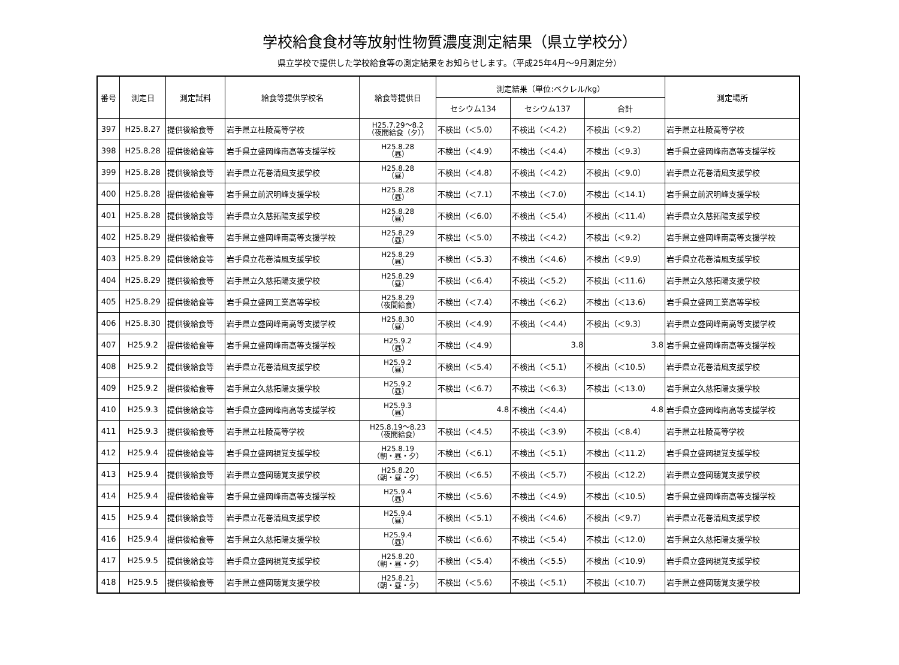学校給食食材等放射性物質濃度測定結果（県立学校分）
県立学校で提供した学校給食等の測定結果をお知らせします。（平成25年4月～9月測定分）
| 番号 | 測定日 | 測定試料 | 給食等提供学校名 | 給食等提供日 | 測定結果（単位:ベクレル/kg） | | | 測定場所 |
| --- | --- | --- | --- | --- | --- | --- | --- | --- |
| | | | | | セシウム134 | セシウム137 | 合計 | |
| 397 | H25.8.27 | 提供後給食等 | 岩手県立杜陵高等学校 | H25.7.29～8.2 （夜間給食（夕）） | 不検出（＜5.0） | 不検出（＜4.2） | 不検出（＜9.2） | 岩手県立杜陵高等学校 |
| 398 | H25.8.28 | 提供後給食等 | 岩手県立盛岡峰南高等支援学校 | H25.8.28 （昼） | 不検出（＜4.9） | 不検出（＜4.4） | 不検出（＜9.3） | 岩手県立盛岡峰南高等支援学校 |
| 399 | H25.8.28 | 提供後給食等 | 岩手県立花巻清風支援学校 | H25.8.28 （昼） | 不検出（＜4.8） | 不検出（＜4.2） | 不検出（＜9.0） | 岩手県立花巻清風支援学校 |
| 400 | H25.8.28 | 提供後給食等 | 岩手県立前沢明峰支援学校 | H25.8.28 （昼） | 不検出（＜7.1） | 不検出（＜7.0） | 不検出（＜14.1） | 岩手県立前沢明峰支援学校 |
| 401 | H25.8.28 | 提供後給食等 | 岩手県立久慈拓陽支援学校 | H25.8.28 （昼） | 不検出（＜6.0） | 不検出（＜5.4） | 不検出（＜11.4） | 岩手県立久慈拓陽支援学校 |
| 402 | H25.8.29 | 提供後給食等 | 岩手県立盛岡峰南高等支援学校 | H25.8.29 （昼） | 不検出（＜5.0） | 不検出（＜4.2） | 不検出（＜9.2） | 岩手県立盛岡峰南高等支援学校 |
| 403 | H25.8.29 | 提供後給食等 | 岩手県立花巻清風支援学校 | H25.8.29 （昼） | 不検出（＜5.3） | 不検出（＜4.6） | 不検出（＜9.9） | 岩手県立花巻清風支援学校 |
| 404 | H25.8.29 | 提供後給食等 | 岩手県立久慈拓陽支援学校 | H25.8.29 （昼） | 不検出（＜6.4） | 不検出（＜5.2） | 不検出（＜11.6） | 岩手県立久慈拓陽支援学校 |
| 405 | H25.8.29 | 提供後給食等 | 岩手県立盛岡工業高等学校 | H25.8.29 （夜間給食） | 不検出（＜7.4） | 不検出（＜6.2） | 不検出（＜13.6） | 岩手県立盛岡工業高等学校 |
| 406 | H25.8.30 | 提供後給食等 | 岩手県立盛岡峰南高等支援学校 | H25.8.30 （昼） | 不検出（＜4.9） | 不検出（＜4.4） | 不検出（＜9.3） | 岩手県立盛岡峰南高等支援学校 |
| 407 | H25.9.2 | 提供後給食等 | 岩手県立盛岡峰南高等支援学校 | H25.9.2 （昼） | 不検出（＜4.9） | 3.8 | 3.8 | 岩手県立盛岡峰南高等支援学校 |
| 408 | H25.9.2 | 提供後給食等 | 岩手県立花巻清風支援学校 | H25.9.2 （昼） | 不検出（＜5.4） | 不検出（＜5.1） | 不検出（＜10.5） | 岩手県立花巻清風支援学校 |
| 409 | H25.9.2 | 提供後給食等 | 岩手県立久慈拓陽支援学校 | H25.9.2 （昼） | 不検出（＜6.7） | 不検出（＜6.3） | 不検出（＜13.0） | 岩手県立久慈拓陽支援学校 |
| 410 | H25.9.3 | 提供後給食等 | 岩手県立盛岡峰南高等支援学校 | H25.9.3 （昼） | 4.8 | 不検出（＜4.4） | 4.8 | 岩手県立盛岡峰南高等支援学校 |
| 411 | H25.9.3 | 提供後給食等 | 岩手県立杜陵高等学校 | H25.8.19～8.23 （夜間給食） | 不検出（＜4.5） | 不検出（＜3.9） | 不検出（＜8.4） | 岩手県立杜陵高等学校 |
| 412 | H25.9.4 | 提供後給食等 | 岩手県立盛岡視覚支援学校 | H25.8.19 （朝・昼・夕） | 不検出（＜6.1） | 不検出（＜5.1） | 不検出（＜11.2） | 岩手県立盛岡視覚支援学校 |
| 413 | H25.9.4 | 提供後給食等 | 岩手県立盛岡聴覚支援学校 | H25.8.20 （朝・昼・夕） | 不検出（＜6.5） | 不検出（＜5.7） | 不検出（＜12.2） | 岩手県立盛岡聴覚支援学校 |
| 414 | H25.9.4 | 提供後給食等 | 岩手県立盛岡峰南高等支援学校 | H25.9.4 （昼） | 不検出（＜5.6） | 不検出（＜4.9） | 不検出（＜10.5） | 岩手県立盛岡峰南高等支援学校 |
| 415 | H25.9.4 | 提供後給食等 | 岩手県立花巻清風支援学校 | H25.9.4 （昼） | 不検出（＜5.1） | 不検出（＜4.6） | 不検出（＜9.7） | 岩手県立花巻清風支援学校 |
| 416 | H25.9.4 | 提供後給食等 | 岩手県立久慈拓陽支援学校 | H25.9.4 （昼） | 不検出（＜6.6） | 不検出（＜5.4） | 不検出（＜12.0） | 岩手県立久慈拓陽支援学校 |
| 417 | H25.9.5 | 提供後給食等 | 岩手県立盛岡視覚支援学校 | H25.8.20 （朝・昼・夕） | 不検出（＜5.4） | 不検出（＜5.5） | 不検出（＜10.9） | 岩手県立盛岡視覚支援学校 |
| 418 | H25.9.5 | 提供後給食等 | 岩手県立盛岡聴覚支援学校 | H25.8.21 （朝・昼・夕） | 不検出（＜5.6） | 不検出（＜5.1） | 不検出（＜10.7） | 岩手県立盛岡聴覚支援学校 |